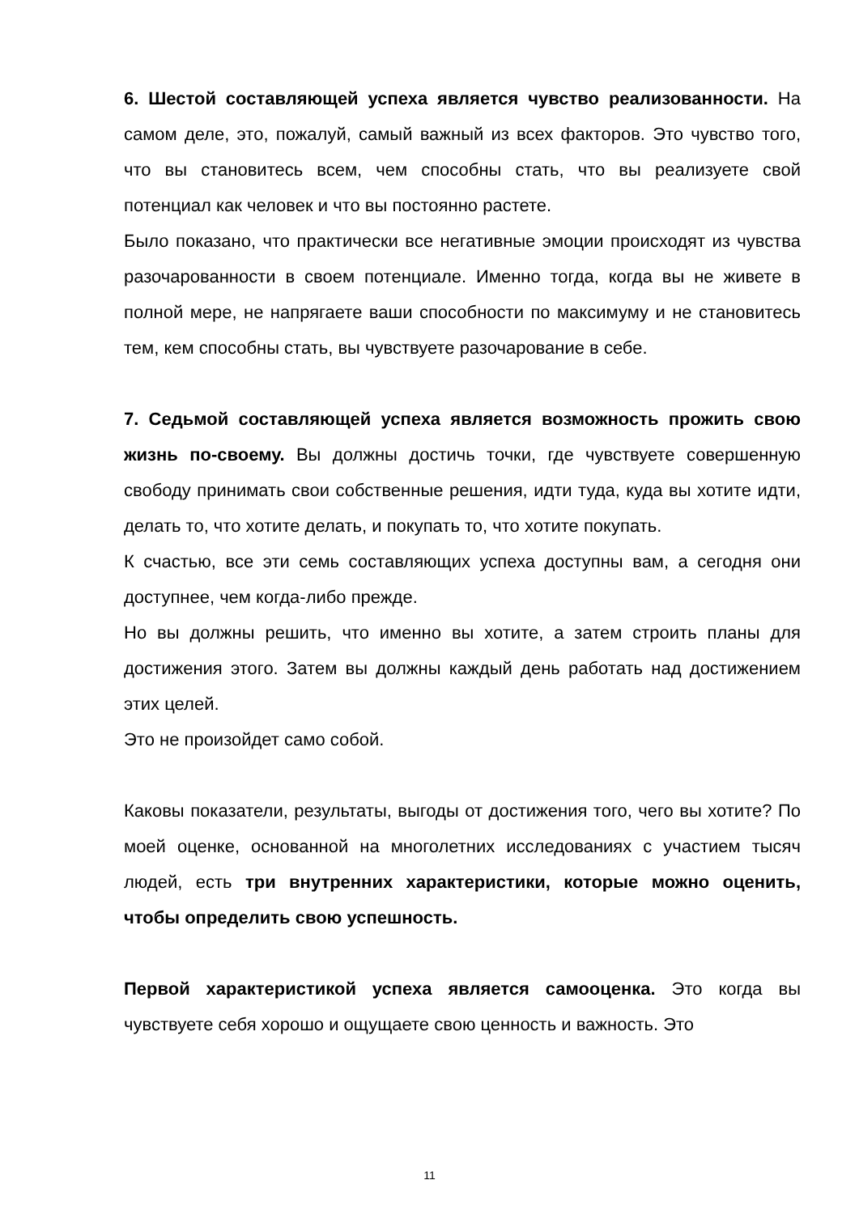6. Шестой составляющей успеха является чувство реализованности. На самом деле, это, пожалуй, самый важный из всех факторов. Это чувство того, что вы становитесь всем, чем способны стать, что вы реализуете свой потенциал как человек и что вы постоянно растете.
Было показано, что практически все негативные эмоции происходят из чувства разочарованности в своем потенциале. Именно тогда, когда вы не живете в полной мере, не напрягаете ваши способности по максимуму и не становитесь тем, кем способны стать, вы чувствуете разочарование в себе.
7. Седьмой составляющей успеха является возможность прожить свою жизнь по-своему. Вы должны достичь точки, где чувствуете совершенную свободу принимать свои собственные решения, идти туда, куда вы хотите идти, делать то, что хотите делать, и покупать то, что хотите покупать.
К счастью, все эти семь составляющих успеха доступны вам, а сегодня они доступнее, чем когда-либо прежде.
Но вы должны решить, что именно вы хотите, а затем строить планы для достижения этого. Затем вы должны каждый день работать над достижением этих целей.
Это не произойдет само собой.
Каковы показатели, результаты, выгоды от достижения того, чего вы хотите? По моей оценке, основанной на многолетних исследованиях с участием тысяч людей, есть три внутренних характеристики, которые можно оценить, чтобы определить свою успешность.
Первой характеристикой успеха является самооценка. Это когда вы чувствуете себя хорошо и ощущаете свою ценность и важность. Это
11